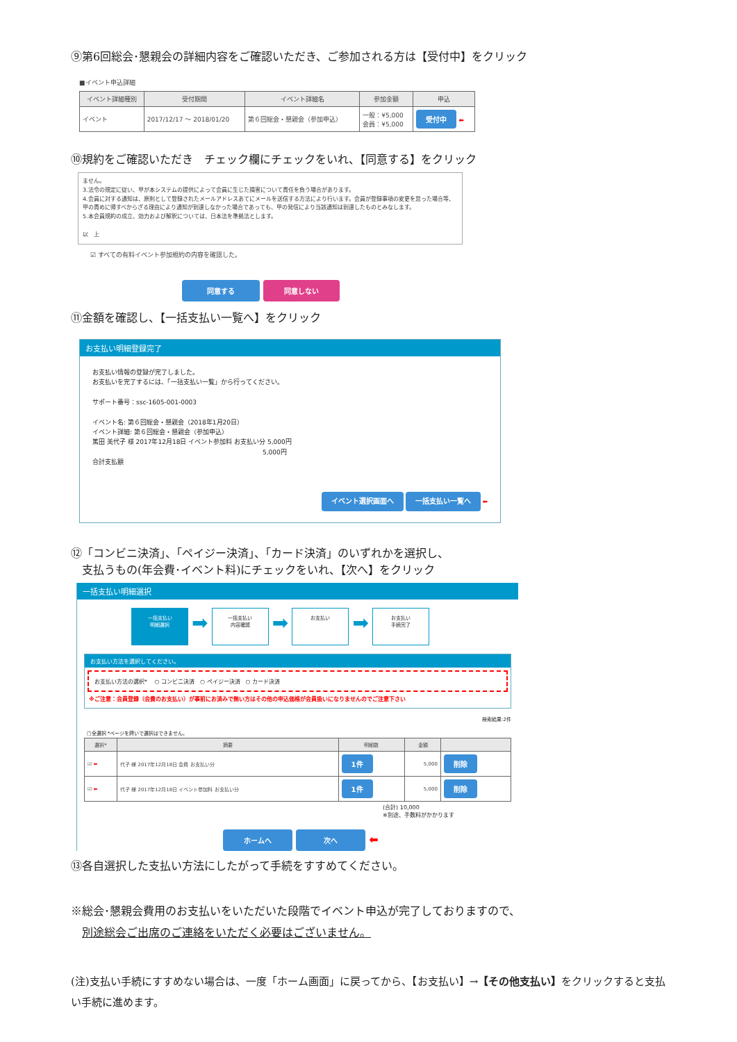⑨第6回総会･懇親会の詳細内容をご確認いただき、ご参加される方は【受付中】をクリック
■イベント申込詳細
| イベント詳細種別 | 受付期間 | イベント詳細名 | 参加金額 | 申込 |
| --- | --- | --- | --- | --- |
| イベント | 2017/12/17 ～ 2018/01/20 | 第６回総会・懇親会（参加申込） | 一般：¥5,000 会員：¥5,000 | 受付中 ⬅ |
⑩規約をご確認いただき　チェック欄にチェックをいれ、【同意する】をクリック
ません。
3.法令の規定に従い、甲が本システムの提供によって会員に生じた損害について責任を負う場合があります。
4.会員に対する通知は、原則として登録されたメールアドレスあてにメールを送信する方法により行います。会員が登録事項の変更を怠った場合等、甲の責めに帰すべからざる理由により通知が到達しなかった場合であっても、甲の発信により当該通知は到達したものとみなします。
5.本会員規約の成立、効力および解釈については、日本法を準拠法とします。
以　上
☑ すべての有料イベント参加規約の内容を確認した。
同意する 同意しない
⑪金額を確認し、【一括支払い一覧へ】をクリック
お支払い明細登録完了
お支払い情報の登録が完了しました。
お支払いを完了するには、「一括支払い一覧」から行ってください。
サポート番号：ssc-1605-001-0003
イベント名: 第６回総会・懇親会（2018年1月20日）
イベント詳細: 第６回総会・懇親会（参加申込）
篤田 美代子 様 2017年12月18日 イベント参加料 お支払い分 5,000円
5,000円
合計支払額
イベント選択画面へ 一括支払い一覧へ ⬅
⑫「コンビニ決済」、「ペイジー決済」、「カード決済」のいずれかを選択し、
　支払うもの(年会費･イベント料)にチェックをいれ、【次へ】をクリック
一括支払い明細選択
一括支払い
明細選択 ➡ 一括支払い
内容確認 ➡ お支払い ➡ お支払い
手続完了
お支払い方法を選択してください。
お支払い方法の選択* 　○ コンビニ決済　○ ペイジー決済　○ カード決済
※ご注意：会員登録（会費のお支払い）が事前にお済みで無い方はその他の申込価格が会員扱いになりませんのでご注意下さい
検索結果:2件
□全選択 *ページを跨いで選択はできません。
| 選択* | 摘要 | 明細数 | 金額 | |
| --- | --- | --- | --- | --- |
| ☑ ⬅ | 代子 様 2017年12月18日 会費 お支払い分 | 1件 | 5,000 | 削除 |
| ☑ ⬅ | 代子 様 2017年12月18日 イベント参加料 お支払い分 | 1件 | 5,000 | 削除 |
(合計) 10,000
※別途、手数料がかかります
ホームへ 次へ ⬅
⑬各自選択した支払い方法にしたがって手続をすすめてください。
※総会･懇親会費用のお支払いをいただいた段階でイベント申込が完了しておりますので、
　別途総会ご出席のご連絡をいただく必要はございません。
(注)支払い手続にすすめない場合は、一度「ホーム画面」に戻ってから、【お支払い】→【その他支払い】をクリックすると支払い手続に進めます。